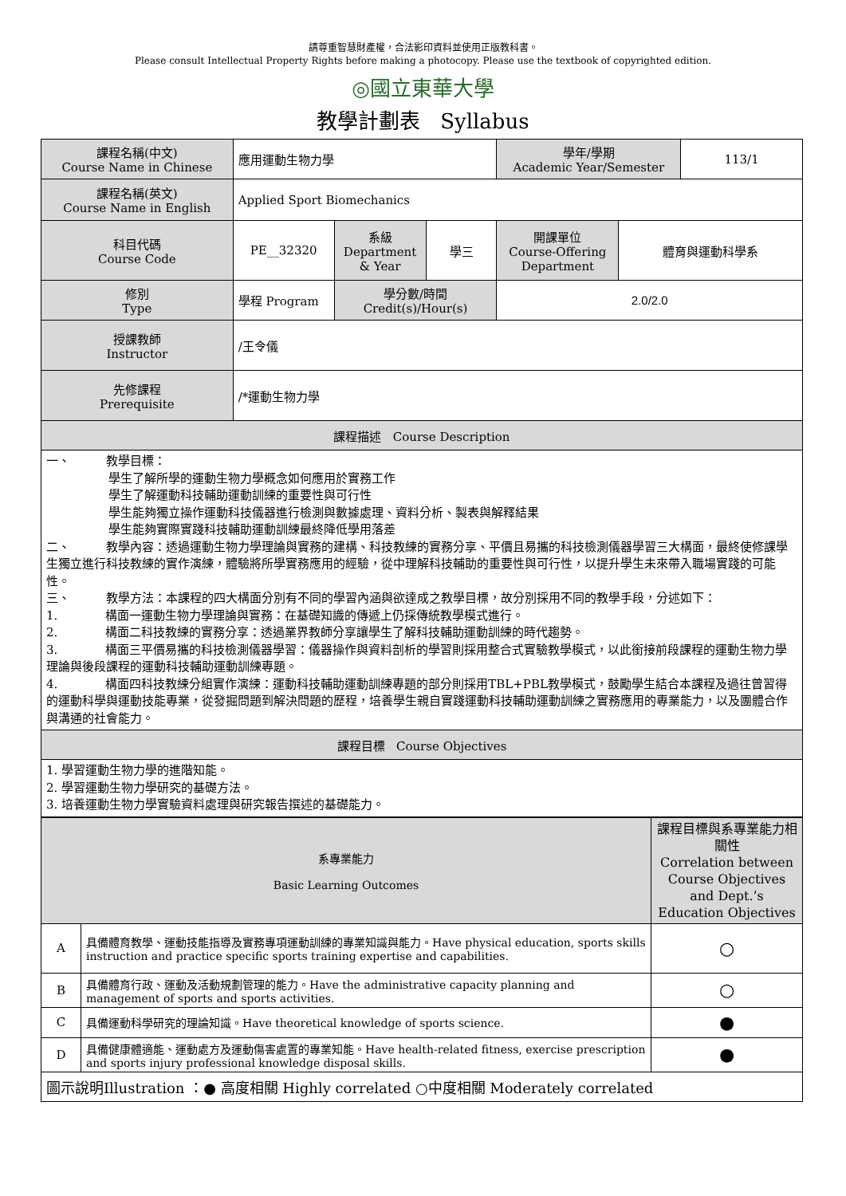請尊重智慧財產權，合法影印資料並使用正版教科書。
Please consult Intellectual Property Rights before making a photocopy. Please use the textbook of copyrighted edition.
◎國立東華大學
教學計劃表 Syllabus
| 課程名稱(中文) Course Name in Chinese | 應用運動生物力學 | | | 學年/學期 Academic Year/Semester | | 113/1 |
| 課程名稱(英文) Course Name in English | Applied Sport Biomechanics | | | | | |
| 科目代碼 Course Code | PE__32320 | 系級 Department & Year | 學三 | 開課單位 Course-Offering Department | 體育與運動科學系 | |
| 修別 Type | 學程 Program | 學分數/時間 Credit(s)/Hour(s) | | 2.0/2.0 | | |
| 授課教師 Instructor | /王令儀 | | | | | |
| 先修課程 Prerequisite | /*運動生物力學 | | | | | |
| 課程描述 Course Description | | | | | | |
| 一、 教學目標： 學生了解所學的運動生物力學概念如何應用於實務工作 學生了解運動科技輔助運動訓練的重要性與可行性 學生能夠獨立操作運動科技儀器進行檢測與數據處理、資料分析、製表與解釋結果 學生能夠實際實踐科技輔助運動訓練最終降低學用落差 二、 教學內容：透過運動生物力學理論與實務的建構、科技教練的實務分享、平價且易攜的科技檢測儀器學習三大構面，最終使修課學生獨立進行科技教練的實作演練，體驗將所學實務應用的經驗，從中理解科技輔助的重要性與可行性，以提升學生未來帶入職場實踐的可能性。 三、 教學方法：本課程的四大構面分別有不同的學習內涵與欲達成之教學目標，故分別採用不同的教學手段，分述如下： 1. 構面一運動生物力學理論與實務：在基礎知識的傳遞上仍採傳統教學模式進行。 2. 構面二科技教練的實務分享：透過業界教師分享讓學生了解科技輔助運動訓練的時代趨勢。 3. 構面三平價易攜的科技檢測儀器學習：儀器操作與資料剖析的學習則採用整合式實驗教學模式，以此銜接前段課程的運動生物力學理論與後段課程的運動科技輔助運動訓練專題。 4. 構面四科技教練分組實作演練：運動科技輔助運動訓練專題的部分則採用TBL+PBL教學模式，鼓勵學生結合本課程及過往曾習得的運動科學與運動技能專業，從發掘問題到解決問題的歷程，培養學生親自實踐運動科技輔助運動訓練之實務應用的專業能力，以及團體合作與溝通的社會能力。 | | | | | | |
| 課程目標 Course Objectives | | | | | | |
| 1. 學習運動生物力學的進階知能。 2. 學習運動生物力學研究的基礎方法。 3. 培養運動生物力學實驗資料處理與研究報告撰述的基礎能力。 | | | | | | |
| 系專業能力 Basic Learning Outcomes | | 課程目標與系專業能力相關性 Correlation between Course Objectives and Dept.’s Education Objectives |
| A | 具備體育教學、運動技能指導及實務專項運動訓練的專業知識與能力。Have physical education, sports skills instruction and practice specific sports training expertise and capabilities. | ○ |
| B | 具備體育行政、運動及活動規劃管理的能力。Have the administrative capacity planning and management of sports and sports activities. | ○ |
| C | 具備運動科學研究的理論知識。Have theoretical knowledge of sports science. | ● |
| D | 具備健康體適能、運動處方及運動傷害處置的專業知能。Have health-related fitness, exercise prescription and sports injury professional knowledge disposal skills. | ● |
| 圖示說明Illustration ：● 高度相關 Highly correlated ○中度相關 Moderately correlated | | |